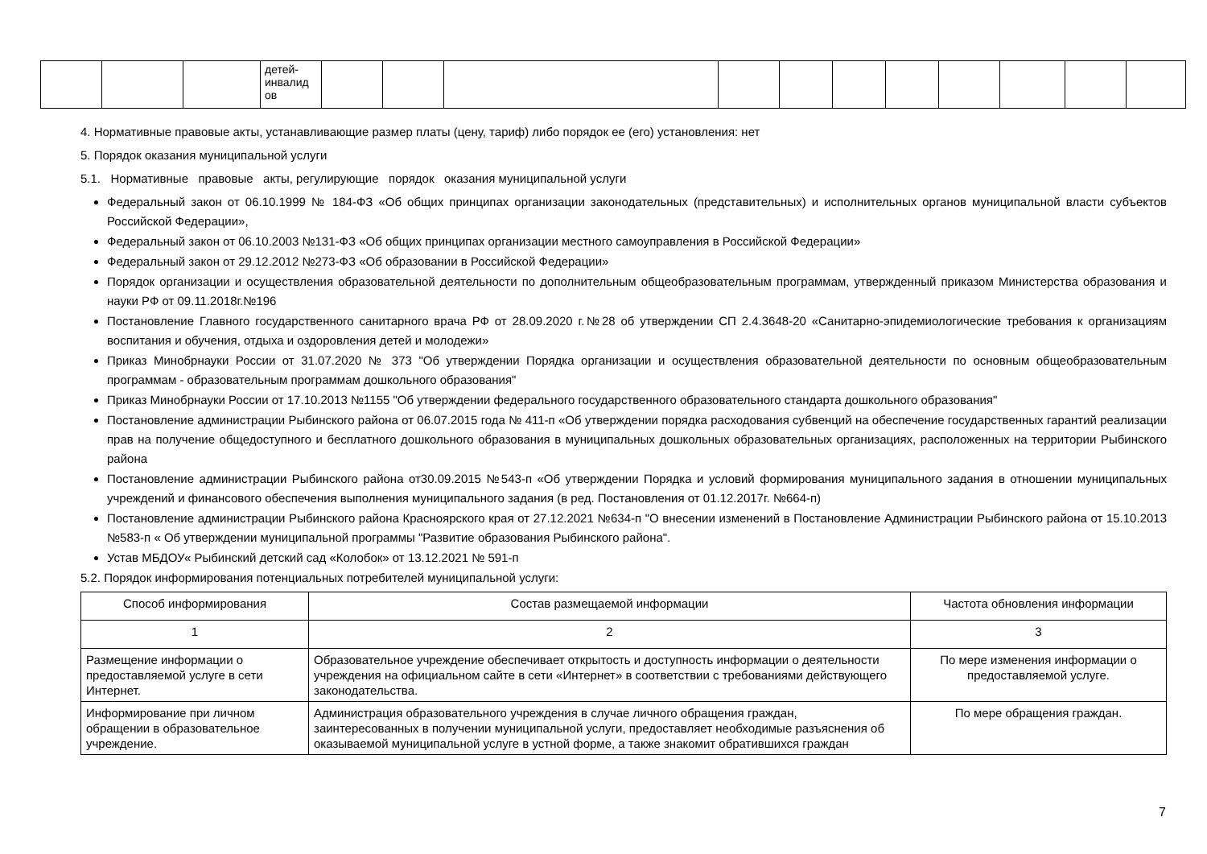| | | | детей- инвалид ов | | | | | | | | | | | |
4. Нормативные правовые акты, устанавливающие размер платы (цену, тариф) либо порядок ее (его) установления: нет
5. Порядок оказания муниципальной услуги
5.1. Нормативные правовые акты, регулирующие порядок оказания муниципальной услуги
Федеральный закон от 06.10.1999 № 184-ФЗ «Об общих принципах организации законодательных (представительных) и исполнительных органов муниципальной власти субъектов Российской Федерации»,
Федеральный закон от 06.10.2003 №131-ФЗ «Об общих принципах организации местного самоуправления в Российской Федерации»
Федеральный закон от 29.12.2012 №273-ФЗ «Об образовании в Российской Федерации»
Порядок организации и осуществления образовательной деятельности по дополнительным общеобразовательным программам, утвержденный приказом Министерства образования и науки РФ от 09.11.2018г.№196
Постановление Главного государственного санитарного врача РФ от 28.09.2020 г.№28 об утверждении СП 2.4.3648-20 «Санитарно-эпидемиологические требования к организациям воспитания и обучения, отдыха и оздоровления детей и молодежи»
Приказ Минобрнауки России от 31.07.2020 № 373 "Об утверждении Порядка организации и осуществления образовательной деятельности по основным общеобразовательным программам - образовательным программам дошкольного образования"
Приказ Минобрнауки России от 17.10.2013 №1155 "Об утверждении федерального государственного образовательного стандарта дошкольного образования"
Постановление администрации Рыбинского района от 06.07.2015 года № 411-п «Об утверждении порядка расходования субвенций на обеспечение государственных гарантий реализации прав на получение общедоступного и бесплатного дошкольного образования в муниципальных дошкольных образовательных организациях, расположенных на территории Рыбинского района
Постановление администрации Рыбинского района от30.09.2015 №543-п «Об утверждении Порядка и условий формирования муниципального задания в отношении муниципальных учреждений и финансового обеспечения выполнения муниципального задания (в ред. Постановления от 01.12.2017г. №664-п)
Постановление администрации Рыбинского района Красноярского края от 27.12.2021 №634-п "О внесении изменений в Постановление Администрации Рыбинского района от 15.10.2013 №583-п « Об утверждении муниципальной программы "Развитие образования Рыбинского района".
Устав МБДОУ« Рыбинский детский сад «Колобок» от 13.12.2021 № 591-п
5.2. Порядок информирования потенциальных потребителей муниципальной услуги:
| Способ информирования | Состав размещаемой информации | Частота обновления информации |
| 1 | 2 | 3 |
| Размещение информации о предоставляемой услуге в сети Интернет. | Образовательное учреждение обеспечивает открытость и доступность информации о деятельности учреждения на официальном сайте в сети «Интернет» в соответствии с требованиями действующего законодательства. | По мере изменения информации о предоставляемой услуге. |
| Информирование при личном обращении в образовательное учреждение. | Администрация образовательного учреждения в случае личного обращения граждан, заинтересованных в получении муниципальной услуги, предоставляет необходимые разъяснения об оказываемой муниципальной услуге в устной форме, а также знакомит обратившихся граждан | По мере обращения граждан. |
7